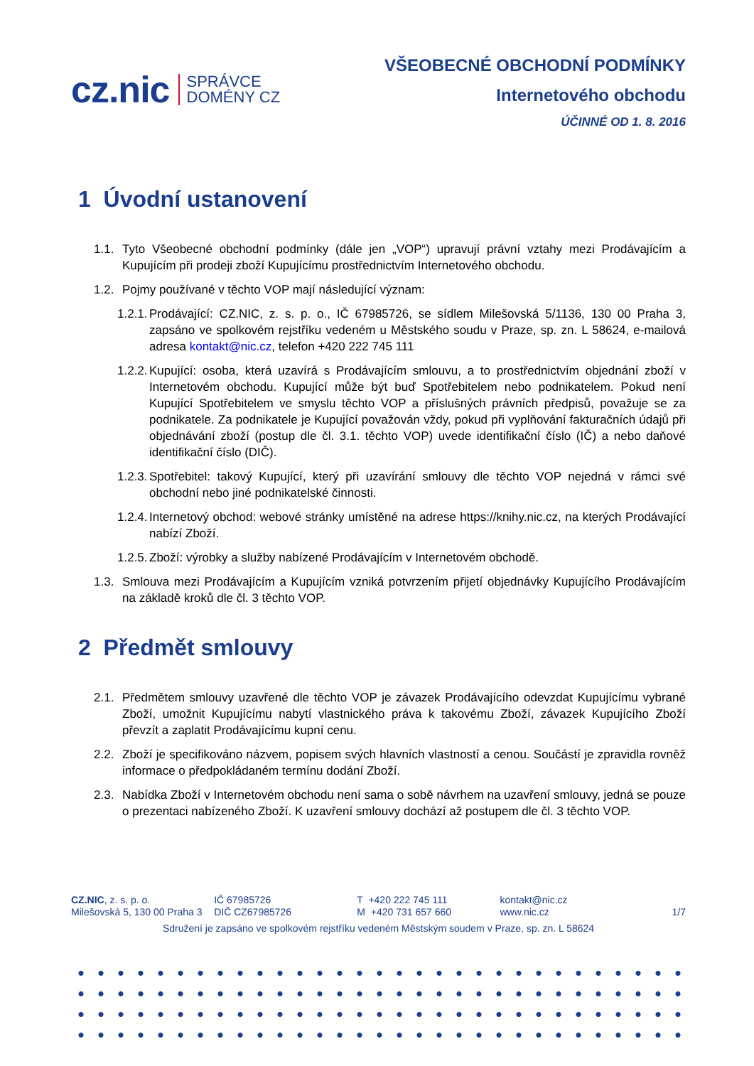cz.nic SPRÁVCE
DOMÉNY CZ
VŠEOBECNÉ OBCHODNÍ PODMÍNKY
Internetového obchodu
ÚČINNÉ OD 1. 8. 2016
1 Úvodní ustanovení
1.1. Tyto Všeobecné obchodní podmínky (dále jen „VOP“) upravují právní vztahy mezi Prodávajícím a Kupujícím při prodeji zboží Kupujícímu prostřednictvím Internetového obchodu.
1.2. Pojmy používané v těchto VOP mají následující význam:
1.2.1. Prodávající: CZ.NIC, z. s. p. o., IČ 67985726, se sídlem Milešovská 5/1136, 130 00 Praha 3, zapsáno ve spolkovém rejstříku vedeném u Městského soudu v Praze, sp. zn. L 58624, e-mailová adresa kontakt@nic.cz, telefon +420 222 745 111
1.2.2. Kupující: osoba, která uzavírá s Prodávajícím smlouvu, a to prostřednictvím objednání zboží v Internetovém obchodu. Kupující může být buď Spotřebitelem nebo podnikatelem. Pokud není Kupující Spotřebitelem ve smyslu těchto VOP a příslušných právních předpisů, považuje se za podnikatele. Za podnikatele je Kupující považován vždy, pokud při vyplňování fakturačních údajů při objednávání zboží (postup dle čl. 3.1. těchto VOP) uvede identifikační číslo (IČ) a nebo daňové identifikační číslo (DIČ).
1.2.3. Spotřebitel: takový Kupující, který při uzavírání smlouvy dle těchto VOP nejedná v rámci své obchodní nebo jiné podnikatelské činnosti.
1.2.4. Internetový obchod: webové stránky umístěné na adrese https://knihy.nic.cz, na kterých Prodávající nabízí Zboží.
1.2.5. Zboží: výrobky a služby nabízené Prodávajícím v Internetovém obchodě.
1.3. Smlouva mezi Prodávajícím a Kupujícím vzniká potvrzením přijetí objednávky Kupujícího Prodávajícím na základě kroků dle čl. 3 těchto VOP.
2 Předmět smlouvy
2.1. Předmětem smlouvy uzavřené dle těchto VOP je závazek Prodávajícího odevzdat Kupujícímu vybrané Zboží, umožnit Kupujícímu nabytí vlastnického práva k takovému Zboží, závazek Kupujícího Zboží převzít a zaplatit Prodávajícímu kupní cenu.
2.2. Zboží je specifikováno názvem, popisem svých hlavních vlastností a cenou. Součástí je zpravidla rovněž informace o předpokládaném termínu dodání Zboží.
2.3. Nabídka Zboží v Internetovém obchodu není sama o sobě návrhem na uzavření smlouvy, jedná se pouze o prezentaci nabízeného Zboží. K uzavření smlouvy dochází až postupem dle čl. 3 těchto VOP.
CZ.NIC, z. s. p. o.
Milešovská 5, 130 00 Praha 3
IČ 67985726
DIČ CZ67985726
T +420 222 745 111
M +420 731 657 660
kontakt@nic.cz
www.nic.cz
1/7
Sdružení je zapsáno ve spolkovém rejstříku vedeném Městským soudem v Praze, sp. zn. L 58624